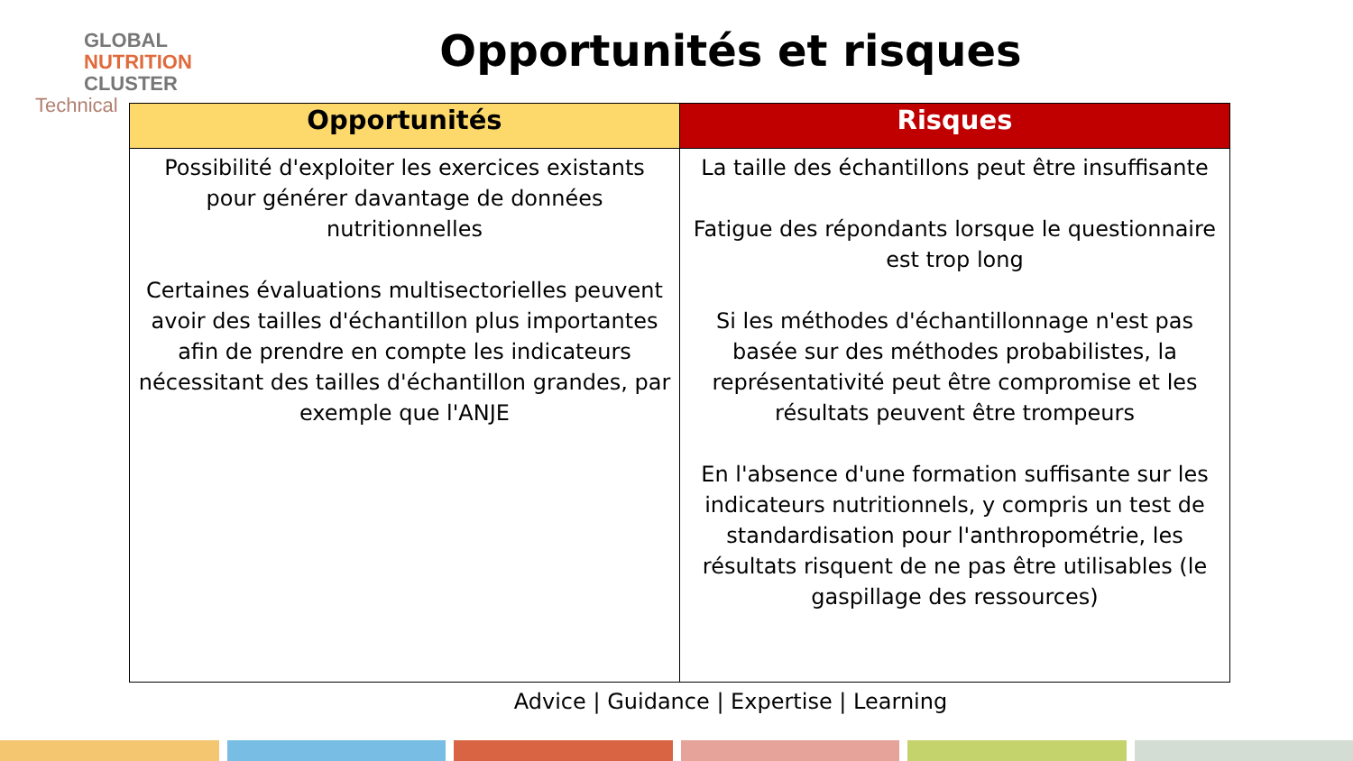GLOBAL
NUTRITION
CLUSTER
Technical
Opportunités et risques
| Opportunités | Risques |
| --- | --- |
| Possibilité d'exploiter les exercices existants pour générer davantage de données nutritionnelles Certaines évaluations multisectorielles peuvent avoir des tailles d'échantillon plus importantes afin de prendre en compte les indicateurs nécessitant des tailles d'échantillon grandes, par exemple que l'ANJE | La taille des échantillons peut être insuffisante Fatigue des répondants lorsque le questionnaire est trop long Si les méthodes d'échantillonnage n'est pas basée sur des méthodes probabilistes, la représentativité peut être compromise et les résultats peuvent être trompeurs En l'absence d'une formation suffisante sur les indicateurs nutritionnels, y compris un test de standardisation pour l'anthropométrie, les résultats risquent de ne pas être utilisables (le gaspillage des ressources) |
Advice | Guidance | Expertise | Learning